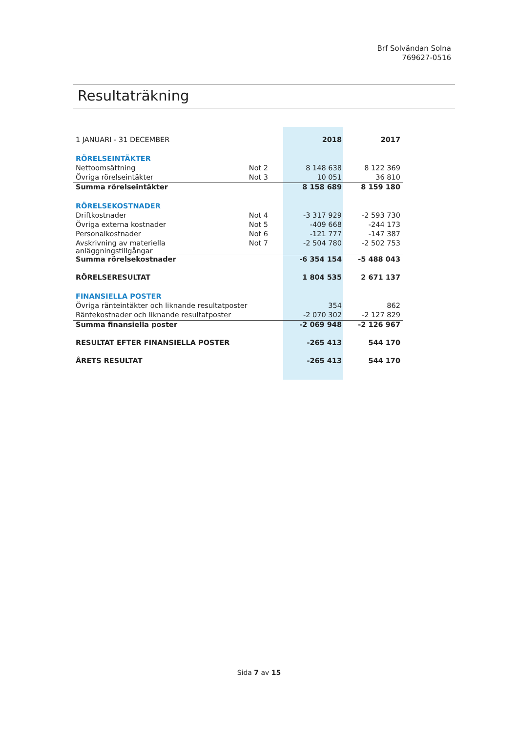Brf Solvändan Solna
769627-0516
Resultaträkning
| 1 JANUARI - 31 DECEMBER | | 2018 | 2017 |
| RÖRELSEINTÄKTER | | | |
| Nettoomsättning | Not 2 | 8 148 638 | 8 122 369 |
| Övriga rörelseintäkter | Not 3 | 10 051 | 36 810 |
| Summa rörelseintäkter | | 8 158 689 | 8 159 180 |
| RÖRELSEKOSTNADER | | | |
| Driftkostnader | Not 4 | -3 317 929 | -2 593 730 |
| Övriga externa kostnader | Not 5 | -409 668 | -244 173 |
| Personalkostnader | Not 6 | -121 777 | -147 387 |
| Avskrivning av materiella anläggningstillgångar | Not 7 | -2 504 780 | -2 502 753 |
| Summa rörelsekostnader | | -6 354 154 | -5 488 043 |
| RÖRELSERESULTAT | | 1 804 535 | 2 671 137 |
| FINANSIELLA POSTER | | | |
| Övriga ränteintäkter och liknande resultatposter | | 354 | 862 |
| Räntekostnader och liknande resultatposter | | -2 070 302 | -2 127 829 |
| Summa finansiella poster | | -2 069 948 | -2 126 967 |
| RESULTAT EFTER FINANSIELLA POSTER | | -265 413 | 544 170 |
| ÅRETS RESULTAT | | -265 413 | 544 170 |
Sida 7 av 15